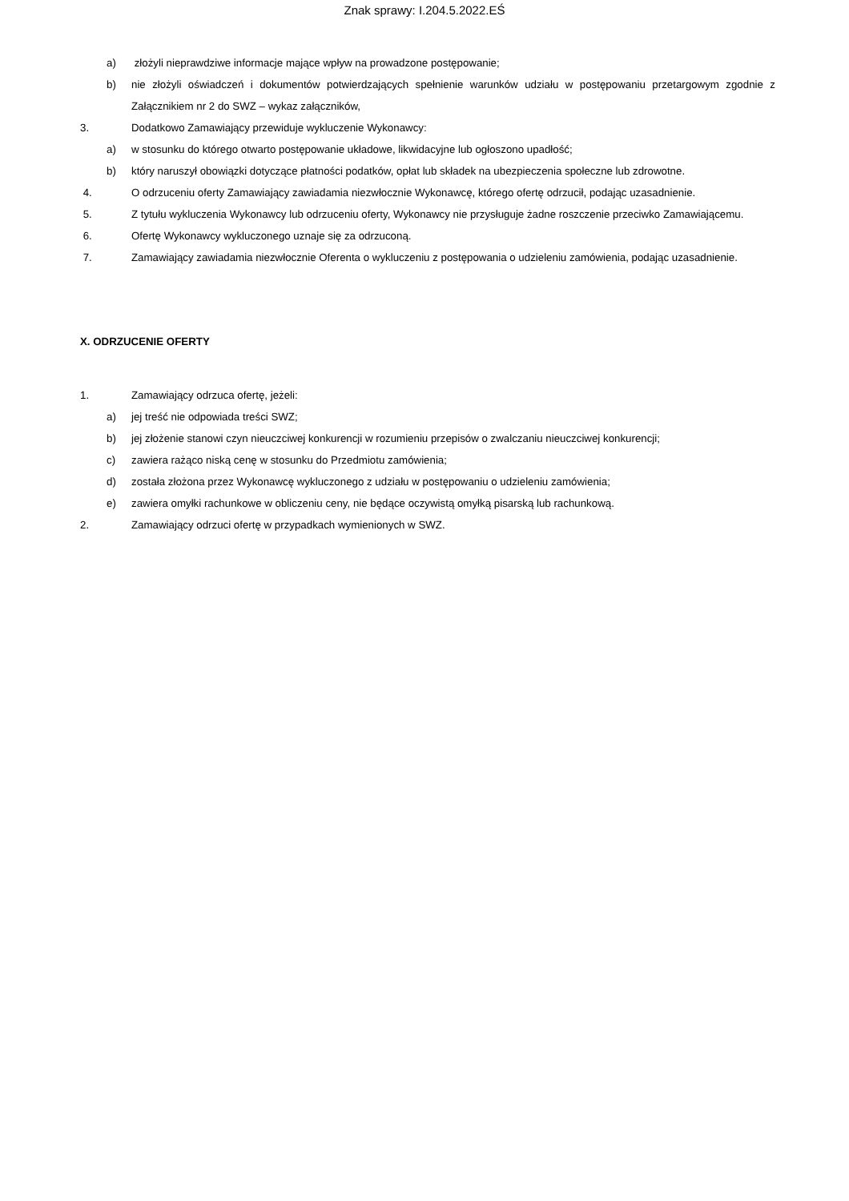Znak sprawy: I.204.5.2022.EŚ
a) złożyli nieprawdziwe informacje mające wpływ na prowadzone postępowanie;
b) nie złożyli oświadczeń i dokumentów potwierdzających spełnienie warunków udziału w postępowaniu przetargowym zgodnie z Załącznikiem nr 2 do SWZ – wykaz załączników,
3. Dodatkowo Zamawiający przewiduje wykluczenie Wykonawcy:
a) w stosunku do którego otwarto postępowanie układowe, likwidacyjne lub ogłoszono upadłość;
b) który naruszył obowiązki dotyczące płatności podatków, opłat lub składek na ubezpieczenia społeczne lub zdrowotne.
4. O odrzuceniu oferty Zamawiający zawiadamia niezwłocznie Wykonawcę, którego ofertę odrzucił, podając uzasadnienie.
5. Z tytułu wykluczenia Wykonawcy lub odrzuceniu oferty, Wykonawcy nie przysługuje żadne roszczenie przeciwko Zamawiającemu.
6. Ofertę Wykonawcy wykluczonego uznaje się za odrzuconą.
7. Zamawiający zawiadamia niezwłocznie Oferenta o wykluczeniu z postępowania o udzieleniu zamówienia, podając uzasadnienie.
X. ODRZUCENIE OFERTY
1. Zamawiający odrzuca ofertę, jeżeli:
a) jej treść nie odpowiada treści SWZ;
b) jej złożenie stanowi czyn nieuczciwej konkurencji w rozumieniu przepisów o zwalczaniu nieuczciwej konkurencji;
c) zawiera rażąco niską cenę w stosunku do Przedmiotu zamówienia;
d) została złożona przez Wykonawcę wykluczonego z udziału w postępowaniu o udzieleniu zamówienia;
e) zawiera omyłki rachunkowe w obliczeniu ceny, nie będące oczywistą omyłką pisarską lub rachunkową.
2. Zamawiający odrzuci ofertę w przypadkach wymienionych w SWZ.